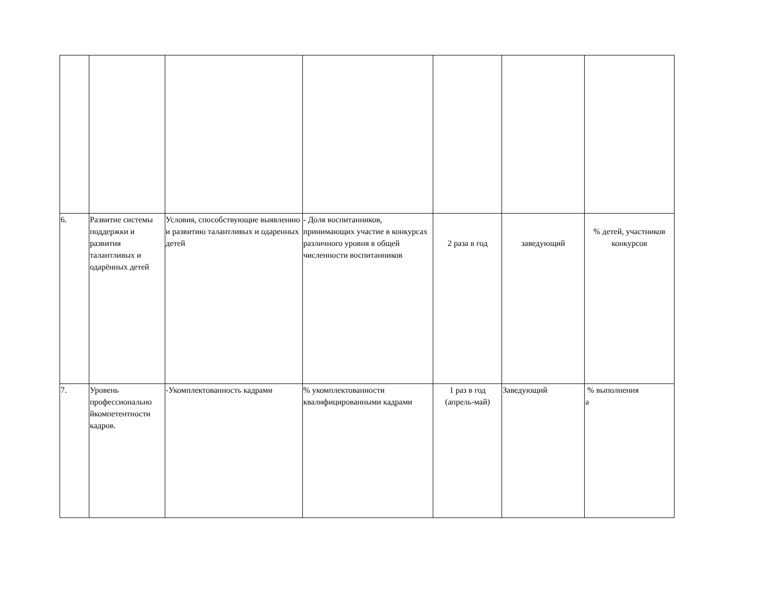| 6. | Развитие системы поддержки и развития талантливых и одарённых детей | Условия, способствующие выявлению и развитию талантливых и одаренных детей | - Доля воспитанников, принимающих участие в конкурсах различного уровня в общей численности воспитанников | 2 раза в год | заведующий | % детей, участников конкурсов |
| 7. | Уровень профессионально йкомпетентности кадров. | -Укомплектованность кадрами | % укомплектованности квалифицированными кадрами | 1 раз в год (апрель-май) | Заведующий | % выполнения а |